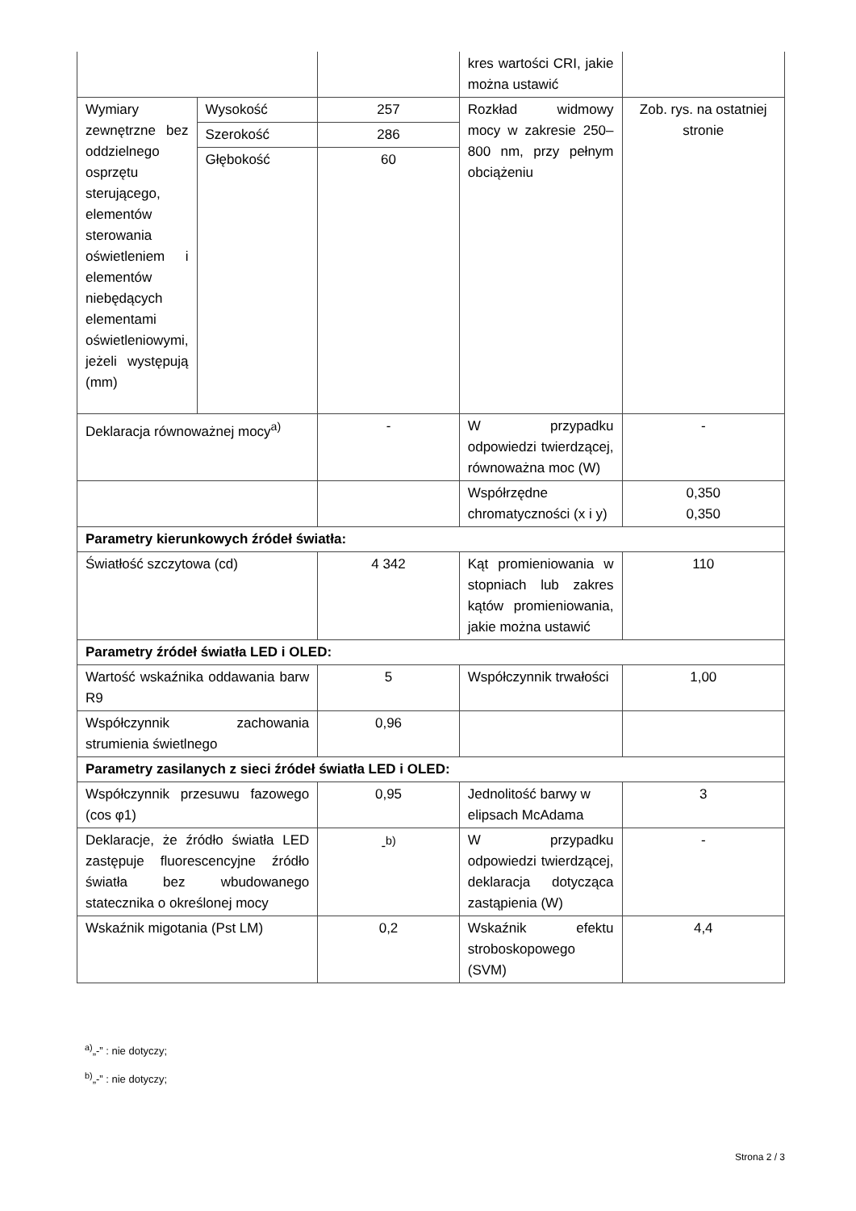| | | | kres wartości CRI, jakie można ustawić | |
| Wymiary zewnętrzne bez oddzielnego osprzętu sterującego, elementów sterowania oświetleniem i elementów niebędących elementami oświetleniowymi, jeżeli występują (mm) | Wysokość | 257 | Rozkład widmowy mocy w zakresie 250–800 nm, przy pełnym obciążeniu | Zob. rys. na ostatniej stronie |
| | Szerokość | 286 | | |
| | Głębokość | 60 | | |
| Deklaracja równoważnej mocy<sup>a)</sup> | | - | W przypadku odpowiedzi twierdzącej, równoważna moc (W) | - |
| | | | Współrzędne chromatyczności (x i y) | 0,350 0,350 |
| Parametry kierunkowych źródeł światła: | | | | |
| Światłość szczytowa (cd) | | 4 342 | Kąt promieniowania w stopniach lub zakres kątów promieniowania, jakie można ustawić | 110 |
| Parametry źródeł światła LED i OLED: | | | | |
| Wartość wskaźnika oddawania barw R9 | | 5 | Współczynnik trwałości | 1,00 |
| Współczynnik zachowania strumienia świetlnego | | 0,96 | | |
| Parametry zasilanych z sieci źródeł światła LED i OLED: | | | | |
| Współczynnik przesuwu fazowego (cos φ1) | | 0,95 | Jednolitość barwy w elipsach McAdama | 3 |
| Deklaracje, że źródło światła LED zastępuje fluorescencyjne źródło światła bez wbudowanego statecznika o określonej mocy | | -<sup>b)</sup> | W przypadku odpowiedzi twierdzącej, deklaracja dotycząca zastąpienia (W) | - |
| Wskaźnik migotania (Pst LM) | | 0,2 | Wskaźnik efektu stroboskopowego (SVM) | 4,4 |
<sup>a)</sup>„-” : nie dotyczy;
<sup>b)</sup>„-” : nie dotyczy;
Strona 2 / 3